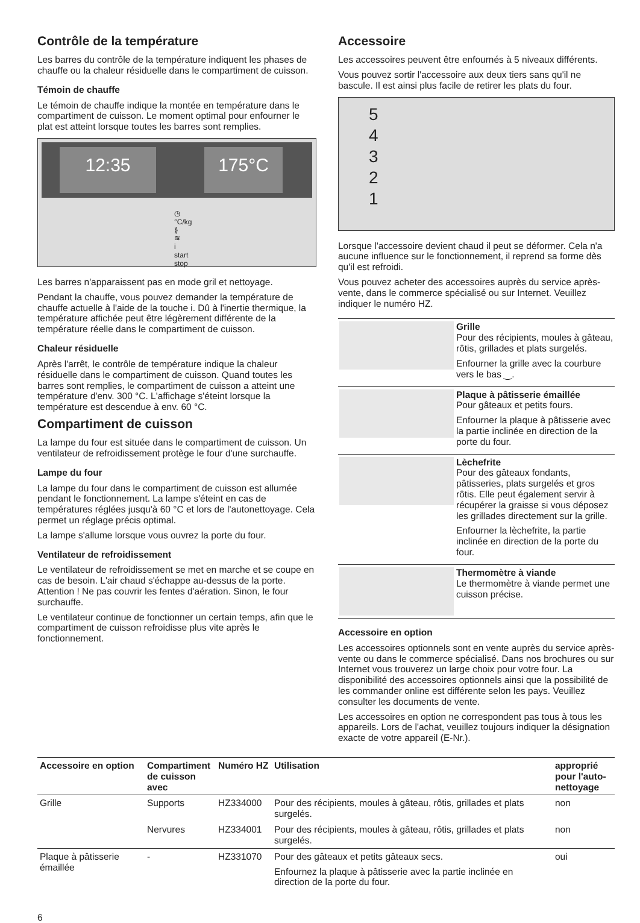Contrôle de la température
Les barres du contrôle de la température indiquent les phases de chauffe ou la chaleur résiduelle dans le compartiment de cuisson.
Témoin de chauffe
Le témoin de chauffe indique la montée en température dans le compartiment de cuisson. Le moment optimal pour enfourner le plat est atteint lorsque toutes les barres sont remplies.
12:35 175°C
◷ °C/kg ⟫≋ i start stop
Les barres n'apparaissent pas en mode gril et nettoyage.
Pendant la chauffe, vous pouvez demander la température de chauffe actuelle à l'aide de la touche i. Dû à l'inertie thermique, la température affichée peut être légèrement différente de la température réelle dans le compartiment de cuisson.
Chaleur résiduelle
Après l'arrêt, le contrôle de température indique la chaleur résiduelle dans le compartiment de cuisson. Quand toutes les barres sont remplies, le compartiment de cuisson a atteint une température d'env. 300 °C. L'affichage s'éteint lorsque la température est descendue à env. 60 °C.
Compartiment de cuisson
La lampe du four est située dans le compartiment de cuisson. Un ventilateur de refroidissement protège le four d'une surchauffe.
Lampe du four
La lampe du four dans le compartiment de cuisson est allumée pendant le fonctionnement. La lampe s'éteint en cas de températures réglées jusqu'à 60 °C et lors de l'autonettoyage. Cela permet un réglage précis optimal.
La lampe s'allume lorsque vous ouvrez la porte du four.
Ventilateur de refroidissement
Le ventilateur de refroidissement se met en marche et se coupe en cas de besoin. L'air chaud s'échappe au-dessus de la porte. Attention ! Ne pas couvrir les fentes d'aération. Sinon, le four surchauffe.
Le ventilateur continue de fonctionner un certain temps, afin que le compartiment de cuisson refroidisse plus vite après le fonctionnement.
Accessoire
Les accessoires peuvent être enfournés à 5 niveaux différents.
Vous pouvez sortir l'accessoire aux deux tiers sans qu'il ne bascule. Il est ainsi plus facile de retirer les plats du four.
5
4
3
2
1
Lorsque l'accessoire devient chaud il peut se déformer. Cela n'a aucune influence sur le fonctionnement, il reprend sa forme dès qu'il est refroidi.
Vous pouvez acheter des accessoires auprès du service après-vente, dans le commerce spécialisé ou sur Internet. Veuillez indiquer le numéro HZ.
| | Grille Pour des récipients, moules à gâteau, rôtis, grillades et plats surgelés. Enfourner la grille avec la courbure vers le bas ‿. |
| | Plaque à pâtisserie émaillée Pour gâteaux et petits fours. Enfourner la plaque à pâtisserie avec la partie inclinée en direction de la porte du four. |
| | Lèchefrite Pour des gâteaux fondants, pâtisseries, plats surgelés et gros rôtis. Elle peut également servir à récupérer la graisse si vous déposez les grillades directement sur la grille. Enfourner la lèchefrite, la partie inclinée en direction de la porte du four. |
| | Thermomètre à viande Le thermomètre à viande permet une cuisson précise. |
Accessoire en option
Les accessoires optionnels sont en vente auprès du service après-vente ou dans le commerce spécialisé. Dans nos brochures ou sur Internet vous trouverez un large choix pour votre four. La disponibilité des accessoires optionnels ainsi que la possibilité de les commander online est différente selon les pays. Veuillez consulter les documents de vente.
Les accessoires en option ne correspondent pas tous à tous les appareils. Lors de l'achat, veuillez toujours indiquer la désignation exacte de votre appareil (E-Nr.).
| Accessoire en option | Comparti­ment de cuis­son avec | Numéro HZ | Utilisation | approprié pour l'auto­nettoyage |
| --- | --- | --- | --- | --- |
| Grille | Supports | HZ334000 | Pour des récipients, moules à gâteau, rôtis, grillades et plats surgelés. | non |
| | Nervures | HZ334001 | Pour des récipients, moules à gâteau, rôtis, grillades et plats surgelés. | non |
| Plaque à pâtisserie émaillée | - | HZ331070 | Pour des gâteaux et petits gâteaux secs. Enfournez la plaque à pâtisserie avec la partie inclinée en direction de la porte du four. | oui |
6